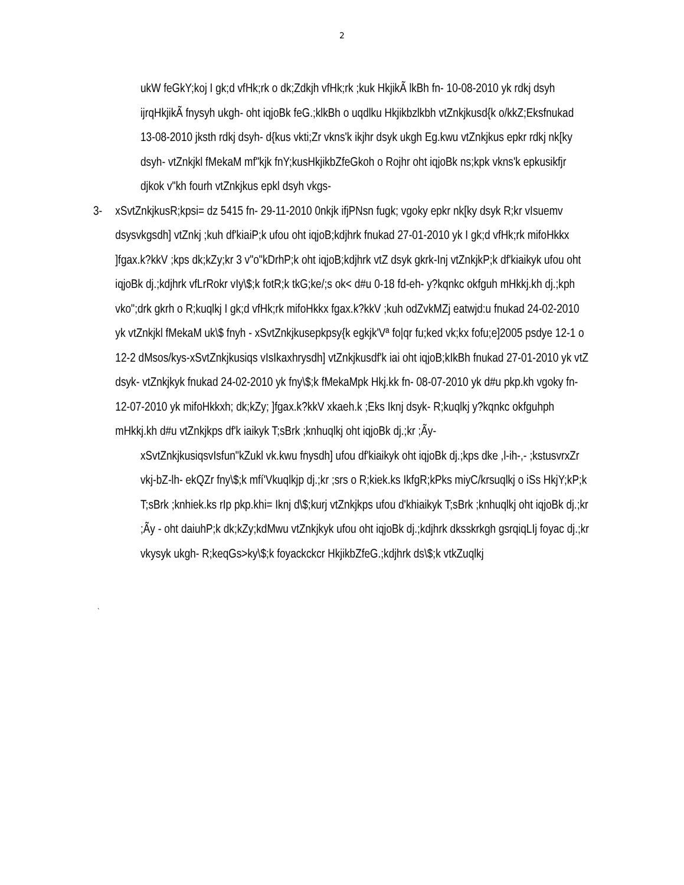2
ukW feGkY;koj I gk;d vfHk;rk o dk;Zdkjh vfHk;rk ;kuk HkjikÃ lkBh fn- 10-08-2010 yk rdkj dsyh ijrqHkjikÃ fnysyh ukgh- oht iqjoBk feG.;klkBh o uqdlku Hkjikbzlkbh vtZnkjkusd{k o/kkZ;Eksfnukad 13-08-2010 jksth rdkj dsyh- d{kus vkti;Zr vkns'k ikjhr dsyk ukgh Eg.kwu vtZnkjkus epkr rdkj nk[ky dsyh- vtZnkjkl fMekaM mf"kjk fnY;kusHkjikbZfeGkoh o Rojhr oht iqjoBk ns;kpk vkns'k epkusikfjr djkok v"kh fourh vtZnkjkus epkl dsyh vkgs-
3- xSvtZnkjkusR;kpsi= dz 5415 fn- 29-11-2010 0nkjk ifjPNsn fugk; vgoky epkr nk[ky dsyk R;kr vIsuemv dsysvkgsdh] vtZnkj ;kuh df'kiaiP;k ufou oht iqjoB;kdjhrk fnukad 27-01-2010 yk I gk;d vfHk;rk mifoHkkx ]fgax.k?kkV ;kps dk;kZy;kr 3 v"o"kDrhP;k oht iqjoB;kdjhrk vtZ dsyk gkrk-Inj vtZnkjkP;k df'kiaikyk ufou oht iqjoBk dj.;kdjhrk vfLrRokr vIy\$;k fotR;k tkG;ke/;s ok< d#u 0-18 fd-eh- y?kqnkc okfguh mHkkj.kh dj.;kph vko";drk gkrh o R;kuqlkj I gk;d vfHk;rk mifoHkkx fgax.k?kkV ;kuh odZvkMZj eatwjd:u fnukad 24-02-2010 yk vtZnkjkl fMekaM uk\$ fnyh - xSvtZnkjkusepkpsy{k egkjk'Vª fo|qr fu;ked vk;kx fofu;e]2005 psdye 12-1 o 12-2 dMsos/kys-xSvtZnkjkusiqs vIsIkaxhrysdh] vtZnkjkusdf'k iai oht iqjoB;kIkBh fnukad 27-01-2010 yk vtZ dsyk- vtZnkjkyk fnukad 24-02-2010 yk fny\$;k fMekaMpk Hkj.kk fn- 08-07-2010 yk d#u pkp.kh vgoky fn- 12-07-2010 yk mifoHkkxh; dk;kZy; ]fgax.k?kkV xkaeh.k ;Eks Iknj dsyk- R;kuqlkj y?kqnkc okfguhph mHkkj.kh d#u vtZnkjkps df'k iaikyk T;sBrk ;knhuqlkj oht iqjoBk dj.;kr ;Ãy-
xSvtZnkjkusiqsvIsfun"kZukl vk.kwu fnysdh] ufou df'kiaikyk oht iqjoBk dj.;kps dke ,l-ih-,- ;kstusvrxZr vkj-bZ-lh- ekQZr fny\$;k mfí'Vkuqlkjp dj.;kr ;srs o R;kiek.ks IkfgR;kPks miyC/krsuqlkj o iSs HkjY;kP;k T;sBrk ;knhiek.ks rIp pkp.khi= Iknj d\$;kurj vtZnkjkps ufou d'khiaikyk T;sBrk ;knhuqlkj oht iqjoBk dj.;kr ;Ãy - oht daiuhP;k dk;kZy;kdMwu vtZnkjkyk ufou oht iqjoBk dj.;kdjhrk dksskrkgh gsrqiqLIj foyac dj.;kr vkysyk ukgh- R;keqGs>ky\$;k foyackckcr HkjikbZfeG.;kdjhrk ds\$;k vtkZuqlkj
`